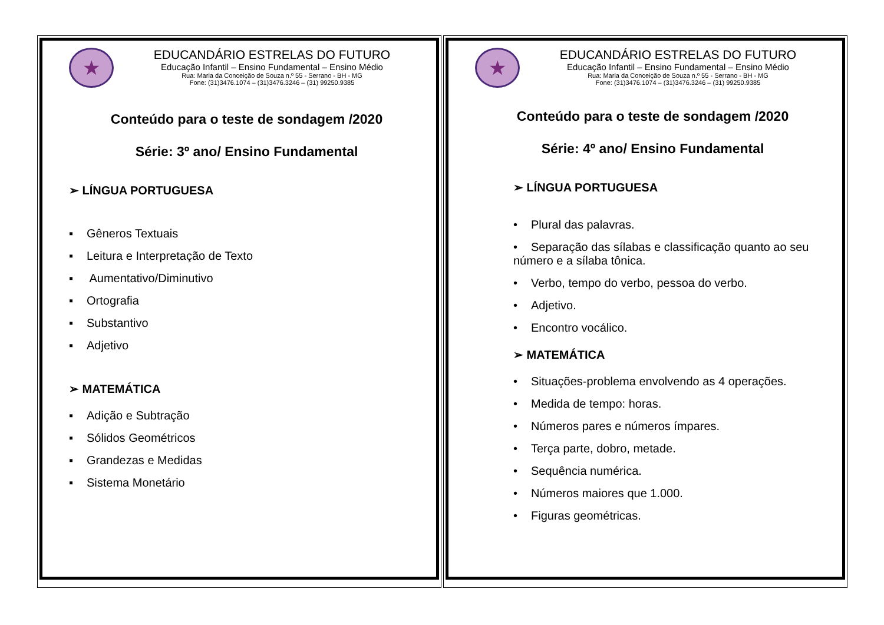★
EDUCANDÁRIO ESTRELAS DO FUTURO
Educação Infantil – Ensino Fundamental – Ensino Médio
Rua: Maria da Conceição de Souza n.º 55 - Serrano - BH - MG
Fone: (31)3476.1074 – (31)3476.3246 – (31) 99250.9385
Conteúdo para o teste de sondagem /2020
Série: 3º ano/ Ensino Fundamental
➢ LÍNGUA PORTUGUESA
▪ Gêneros Textuais
▪ Leitura e Interpretação de Texto
▪ Aumentativo/Diminutivo
▪ Ortografia
▪ Substantivo
▪ Adjetivo
➢ MATEMÁTICA
▪ Adição e Subtração
▪ Sólidos Geométricos
▪ Grandezas e Medidas
▪ Sistema Monetário
★
EDUCANDÁRIO ESTRELAS DO FUTURO
Educação Infantil – Ensino Fundamental – Ensino Médio
Rua: Maria da Conceição de Souza n.º 55 - Serrano - BH - MG
Fone: (31)3476.1074 – (31)3476.3246 – (31) 99250.9385
Conteúdo para o teste de sondagem /2020
Série: 4º ano/ Ensino Fundamental
➢ LÍNGUA PORTUGUESA
• Plural das palavras.
• Separação das sílabas e classificação quanto ao seu número e a sílaba tônica.
• Verbo, tempo do verbo, pessoa do verbo.
• Adjetivo.
• Encontro vocálico.
➢ MATEMÁTICA
• Situações-problema envolvendo as 4 operações.
• Medida de tempo: horas.
• Números pares e números ímpares.
• Terça parte, dobro, metade.
• Sequência numérica.
• Números maiores que 1.000.
• Figuras geométricas.